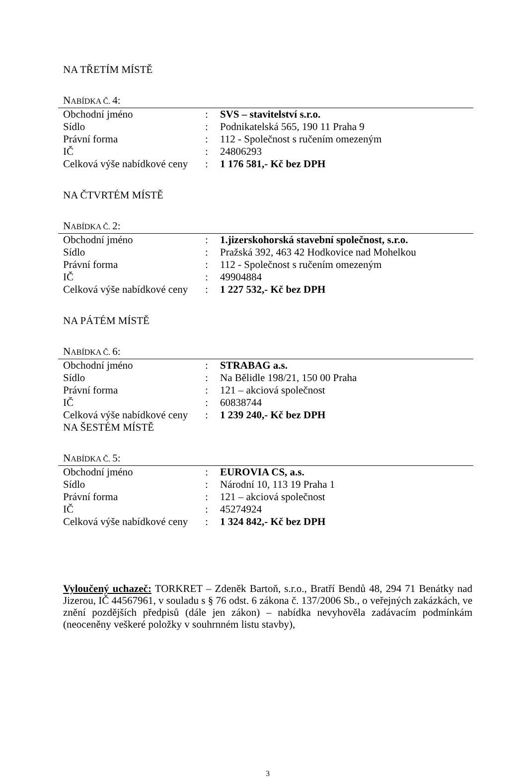NA TŘETÍM MÍSTĚ
NABÍDKA Č. 4:
| Obchodní jméno | : | SVS – stavitelství s.r.o. |
| Sídlo | : | Podnikatelská 565, 190 11 Praha 9 |
| Právní forma | : | 112 - Společnost s ručením omezeným |
| IČ | : | 24806293 |
| Celková výše nabídkové ceny | : | 1 176 581,- Kč bez DPH |
NA ČTVRTÉM MÍSTĚ
NABÍDKA Č. 2:
| Obchodní jméno | : | 1.jizerskohorská stavební společnost, s.r.o. |
| Sídlo | : | Pražská 392, 463 42 Hodkovice nad Mohelkou |
| Právní forma | : | 112 - Společnost s ručením omezeným |
| IČ | : | 49904884 |
| Celková výše nabídkové ceny | : | 1 227 532,- Kč bez DPH |
NA PÁTÉM MÍSTĚ
NABÍDKA Č. 6:
| Obchodní jméno | : | STRABAG a.s. |
| Sídlo | : | Na Bělidle 198/21, 150 00 Praha |
| Právní forma | : | 121 – akciová společnost |
| IČ | : | 60838744 |
| Celková výše nabídkové ceny | : | 1 239 240,- Kč bez DPH |
NA ŠESTÉM MÍSTĚ
NABÍDKA Č. 5:
| Obchodní jméno | : | EUROVIA CS, a.s. |
| Sídlo | : | Národní 10, 113 19 Praha 1 |
| Právní forma | : | 121 – akciová společnost |
| IČ | : | 45274924 |
| Celková výše nabídkové ceny | : | 1 324 842,- Kč bez DPH |
Vyloučený uchazeč: TORKRET – Zdeněk Bartoň, s.r.o., Bratří Bendů 48, 294 71 Benátky nad Jizerou, IČ 44567961, v souladu s § 76 odst. 6 zákona č. 137/2006 Sb., o veřejných zakázkách, ve znění pozdějších předpisů (dále jen zákon) – nabídka nevyhověla zadávacím podmínkám (neoceněny veškeré položky v souhrnném listu stavby),
3